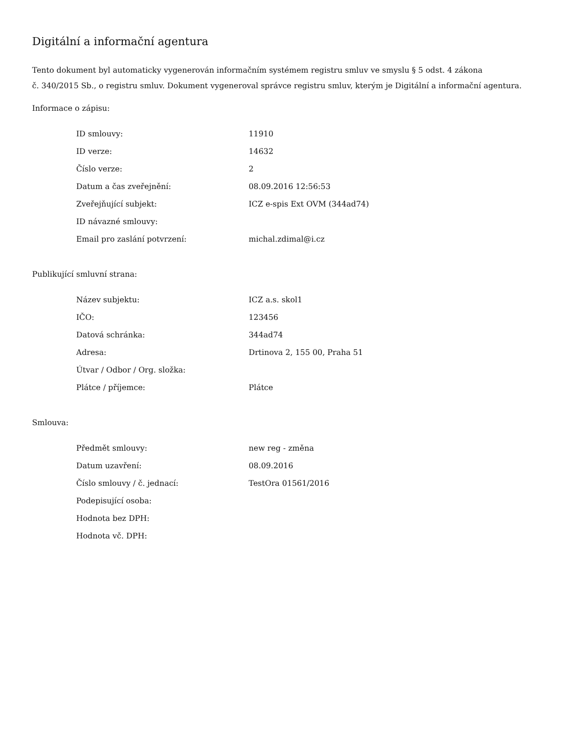Digitální a informační agentura
Tento dokument byl automaticky vygenerován informačním systémem registru smluv ve smyslu § 5 odst. 4 zákona
č. 340/2015 Sb., o registru smluv. Dokument vygeneroval správce registru smluv, kterým je Digitální a informační agentura.
Informace o zápisu:
| ID smlouvy: | 11910 |
| ID verze: | 14632 |
| Číslo verze: | 2 |
| Datum a čas zveřejnění: | 08.09.2016 12:56:53 |
| Zveřejňující subjekt: | ICZ e-spis Ext OVM (344ad74) |
| ID návazné smlouvy: | |
| Email pro zaslání potvrzení: | michal.zdimal@i.cz |
Publikující smluvní strana:
| Název subjektu: | ICZ a.s. skol1 |
| IČO: | 123456 |
| Datová schránka: | 344ad74 |
| Adresa: | Drtinova 2, 155 00, Praha 51 |
| Útvar / Odbor / Org. složka: | |
| Plátce / příjemce: | Plátce |
Smlouva:
| Předmět smlouvy: | new reg - změna |
| Datum uzavření: | 08.09.2016 |
| Číslo smlouvy / č. jednací: | TestOra 01561/2016 |
| Podepisující osoba: | |
| Hodnota bez DPH: | |
| Hodnota vč. DPH: | |